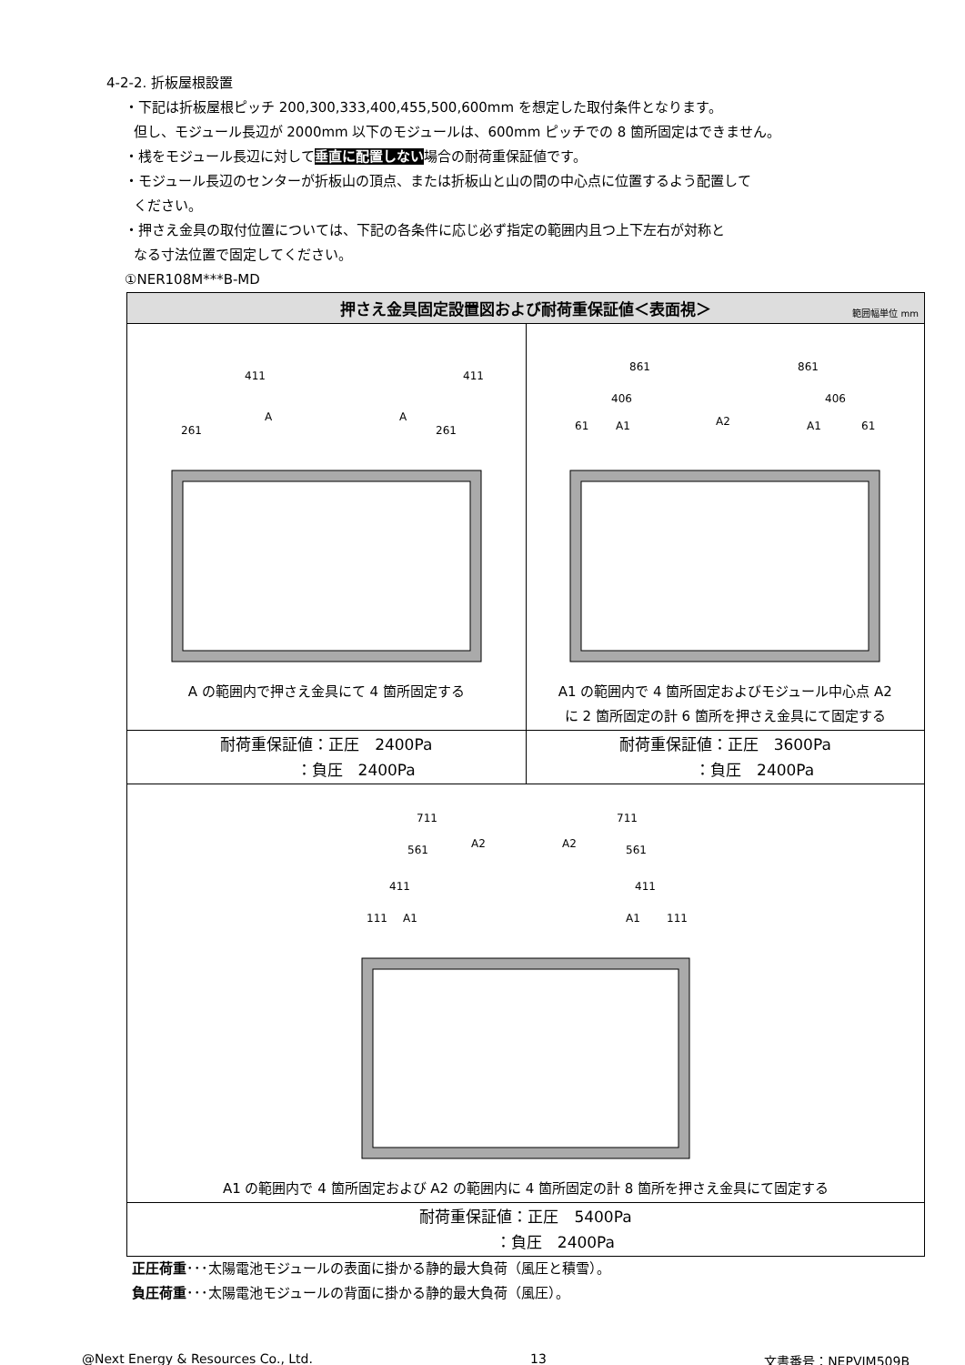4-2-2. 折板屋根設置
・下記は折板屋根ピッチ 200,300,333,400,455,500,600mm を想定した取付条件となります。
但し、モジュール長辺が 2000mm 以下のモジュールは、600mm ピッチでの 8 箇所固定はできません。
・桟をモジュール長辺に対して垂直に配置しない場合の耐荷重保証値です。
・モジュール長辺のセンターが折板山の頂点、または折板山と山の間の中心点に位置するよう配置して
ください。
・押さえ金具の取付位置については、下記の各条件に応じ必ず指定の範囲内且つ上下左右が対称と
なる寸法位置で固定してください。
①NER108M***B-MD
| 押さえ金具固定設置図および耐荷重保証値＜表面視＞ 範囲幅単位 mm | |
| --- | --- |
| 411 411 261 261 A A A の範囲内で押さえ金具にて 4 箇所固定する | 861 861 406 406 61 A1 A2 A1 61 A1 の範囲内で 4 箇所固定およびモジュール中心点 A2 に 2 箇所固定の計 6 箇所を押さえ金具にて固定する |
| 耐荷重保証値：正圧 2400Pa ：負圧 2400Pa | 耐荷重保証値：正圧 3600Pa ：負圧 2400Pa |
| 711 711 561 A2 A2 561 411 411 111 A1 A1 111 A1 の範囲内で 4 箇所固定および A2 の範囲内に 4 箇所固定の計 8 箇所を押さえ金具にて固定する | |
| 耐荷重保証値：正圧 5400Pa ：負圧 2400Pa | |
正圧荷重･･･太陽電池モジュールの表面に掛かる静的最大負荷（風圧と積雪）。
負圧荷重･･･太陽電池モジュールの背面に掛かる静的最大負荷（風圧）。
@Next Energy & Resources Co., Ltd. 13 文書番号：NEPVIM509B